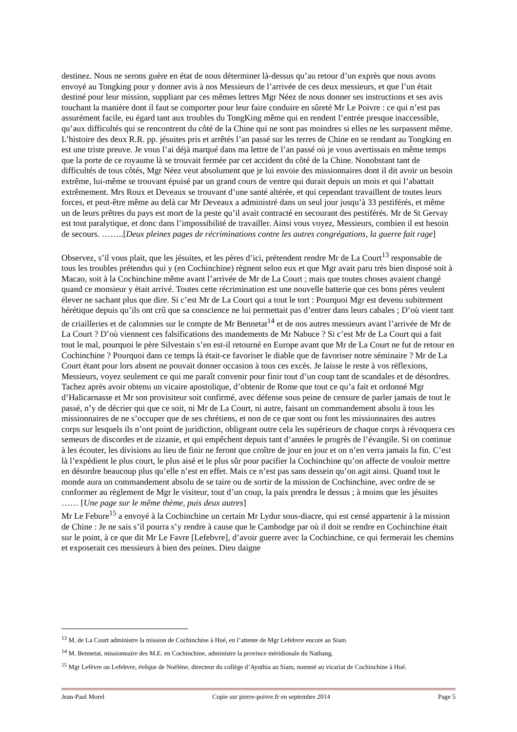destinez. Nous ne serons guère en état de nous déterminer là-dessus qu’au retour d’un exprès que nous avons envoyé au Tongking pour y donner avis à nos Messieurs de l’arrivée de ces deux messieurs, et que l’un était destiné pour leur mission, suppliant par ces mêmes lettres Mgr Néez de nous donner ses instructions et ses avis touchant la manière dont il faut se comporter pour leur faire conduire en sûreté Mr Le Poivre : ce qui n’est pas assurément facile, eu égard tant aux troubles du TongKing même qui en rendent l’entrée presque inaccessible, qu’aux difficultés qui se rencontrent du côté de la Chine qui ne sont pas moindres si elles ne les surpassent même. L’histoire des deux R.R. pp. jésuites pris et arrêtés l’an passé sur les terres de Chine en se rendant au Tongking en est une triste preuve. Je vous l’ai déjà marqué dans ma lettre de l’an passé où je vous avertissais en même temps que la porte de ce royaume là se trouvait fermée par cet accident du côté de la Chine. Nonobstant tant de difficultés de tous côtés, Mgr Néez veut absolument que je lui envoie des missionnaires dont il dit avoir un besoin extrême, lui-même se trouvant épuisé par un grand cours de ventre qui durait depuis un mois et qui l’abattait extrêmement. Mrs Roux et Deveaux se trouvant d’une santé altérée, et qui cependant travaillent de toutes leurs forces, et peut-être même au delà car Mr Deveaux a administré dans un seul jour jusqu’à 33 pestiférés, et même un de leurs prêtres du pays est mort de la peste qu’il avait contracté en secourant des pestiférés. Mr de St Gervay est tout paralytique, et donc dans l’impossibilité de travailler. Ainsi vous voyez, Messieurs, combien il est besoin de secours. ……..[Deux pleines pages de récriminations contre les autres congrégations, la guerre fait rage]
Observez, s’il vous plait, que les jésuites, et les pères d’ici, prétendent rendre Mr de La Court<sup>13</sup> responsable de tous les troubles prétendus qui y (en Cochinchine) règnent selon eux et que Mgr avait paru très bien disposé soit à Macao, soit à la Cochinchine même avant l’arrivée de Mr de La Court ; mais que toutes choses avaient changé quand ce monsieur y était arrivé. Toutes cette récrimination est une nouvelle batterie que ces bons pères veulent élever ne sachant plus que dire. Si c’est Mr de La Court qui a tout le tort : Pourquoi Mgr est devenu subitement hérétique depuis qu’ils ont crû que sa conscience ne lui permettait pas d’entrer dans leurs cabales ; D’où vient tant de criailleries et de calomnies sur le compte de Mr Bennetat<sup>14</sup> et de nos autres messieurs avant l’arrivée de Mr de La Court ? D’où viennent ces falsifications des mandements de Mr Nabuce ? Si c’est Mr de La Court qui a fait tout le mal, pourquoi le père Silvestain s’en est-il retourné en Europe avant que Mr de La Court ne fut de retour en Cochinchine ? Pourquoi dans ce temps là était-ce favoriser le diable que de favoriser notre séminaire ? Mr de La Court étant pour lors absent ne pouvait donner occasion à tous ces excès. Je laisse le reste à vos réflexions, Messieurs, voyez seulement ce qui me paraît convenir pour finir tout d’un coup tant de scandales et de désordres. Tachez après avoir obtenu un vicaire apostolique, d’obtenir de Rome que tout ce qu’a fait et ordonné Mgr d’Halicarnasse et Mr son provisiteur soit confirmé, avec défense sous peine de censure de parler jamais de tout le passé, n’y de décrier qui que ce soit, ni Mr de La Court, ni autre, faisant un commandement absolu à tous les missionnaires de ne s’occuper que de ses chrétiens, et non de ce que sont ou font les missionnaires des autres corps sur lesquels ils n’ont point de juridiction, obligeant outre cela les supérieurs de chaque corps à révoquera ces semeurs de discordes et de zizanie, et qui empêchent depuis tant d’années le progrès de l’évangile. Si on continue à les écouter, les divisions au lieu de finir ne feront que croître de jour en jour et on n’en verra jamais la fin. C’est là l’expédient le plus court, le plus aisé et le plus sûr pour pacifier la Cochinchine qu’on affecte de vouloir mettre en désordre beaucoup plus qu’elle n’est en effet. Mais ce n’est pas sans dessein qu’on agit ainsi. Quand tout le monde aura un commandement absolu de se taire ou de sortir de la mission de Cochinchine, avec ordre de se conformer au règlement de Mgr le visiteur, tout d’un coup, la paix prendra le dessus ; à moins que les jésuites …… [Une page sur le même thème, puis deux autres]
Mr Le Febure<sup>15</sup> a envoyé à la Cochinchine un certain Mr Lydur sous-diacre, qui est censé appartenir à la mission de Chine : Je ne sais s’il pourra s’y rendre à cause que le Cambodge par où il doit se rendre en Cochinchine était sur le point, à ce que dit Mr Le Favre [Lefebvre], d’avoir guerre avec la Cochinchine, ce qui fermerait les chemins et exposerait ces messieurs à bien des peines. Dieu daigne
<sup>13</sup> M. de La Court administre la mission de Cochinchine à Hué, en l’attente de Mgr Lefebvre encore au Siam
<sup>14</sup> M. Bennetat, missionnaire des M.E. en Cochinchine, administre la province méridionale du Nathang.
<sup>15</sup> Mgr Lefèvre ou Lefebvre, évêque de Noëlène, directeur du collège d’Ayuthia au Siam, nommé au vicariat de Cochinchine à Hué.
Jean-Paul Morel Copie sur pierre-poivre.fr en septembre 2014 Page 5